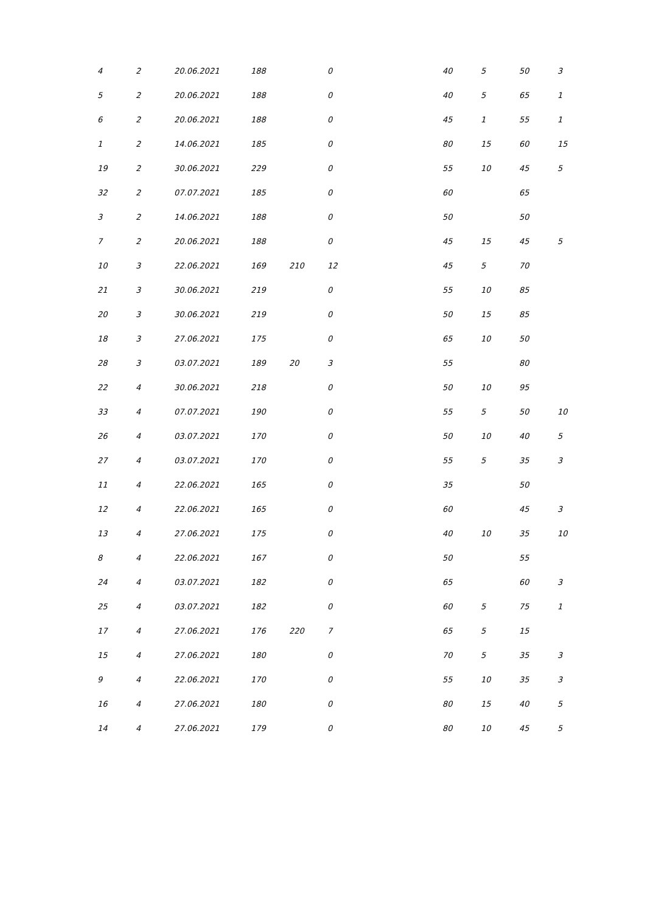| 4 | 2 | 20.06.2021 | 188 | | 0 | 40 | 5 | 50 | 3 |
| 5 | 2 | 20.06.2021 | 188 | | 0 | 40 | 5 | 65 | 1 |
| 6 | 2 | 20.06.2021 | 188 | | 0 | 45 | 1 | 55 | 1 |
| 1 | 2 | 14.06.2021 | 185 | | 0 | 80 | 15 | 60 | 15 |
| 19 | 2 | 30.06.2021 | 229 | | 0 | 55 | 10 | 45 | 5 |
| 32 | 2 | 07.07.2021 | 185 | | 0 | 60 | | 65 | |
| 3 | 2 | 14.06.2021 | 188 | | 0 | 50 | | 50 | |
| 7 | 2 | 20.06.2021 | 188 | | 0 | 45 | 15 | 45 | 5 |
| 10 | 3 | 22.06.2021 | 169 | 210 | 12 | 45 | 5 | 70 | |
| 21 | 3 | 30.06.2021 | 219 | | 0 | 55 | 10 | 85 | |
| 20 | 3 | 30.06.2021 | 219 | | 0 | 50 | 15 | 85 | |
| 18 | 3 | 27.06.2021 | 175 | | 0 | 65 | 10 | 50 | |
| 28 | 3 | 03.07.2021 | 189 | 20 | 3 | 55 | | 80 | |
| 22 | 4 | 30.06.2021 | 218 | | 0 | 50 | 10 | 95 | |
| 33 | 4 | 07.07.2021 | 190 | | 0 | 55 | 5 | 50 | 10 |
| 26 | 4 | 03.07.2021 | 170 | | 0 | 50 | 10 | 40 | 5 |
| 27 | 4 | 03.07.2021 | 170 | | 0 | 55 | 5 | 35 | 3 |
| 11 | 4 | 22.06.2021 | 165 | | 0 | 35 | | 50 | |
| 12 | 4 | 22.06.2021 | 165 | | 0 | 60 | | 45 | 3 |
| 13 | 4 | 27.06.2021 | 175 | | 0 | 40 | 10 | 35 | 10 |
| 8 | 4 | 22.06.2021 | 167 | | 0 | 50 | | 55 | |
| 24 | 4 | 03.07.2021 | 182 | | 0 | 65 | | 60 | 3 |
| 25 | 4 | 03.07.2021 | 182 | | 0 | 60 | 5 | 75 | 1 |
| 17 | 4 | 27.06.2021 | 176 | 220 | 7 | 65 | 5 | 15 | |
| 15 | 4 | 27.06.2021 | 180 | | 0 | 70 | 5 | 35 | 3 |
| 9 | 4 | 22.06.2021 | 170 | | 0 | 55 | 10 | 35 | 3 |
| 16 | 4 | 27.06.2021 | 180 | | 0 | 80 | 15 | 40 | 5 |
| 14 | 4 | 27.06.2021 | 179 | | 0 | 80 | 10 | 45 | 5 |